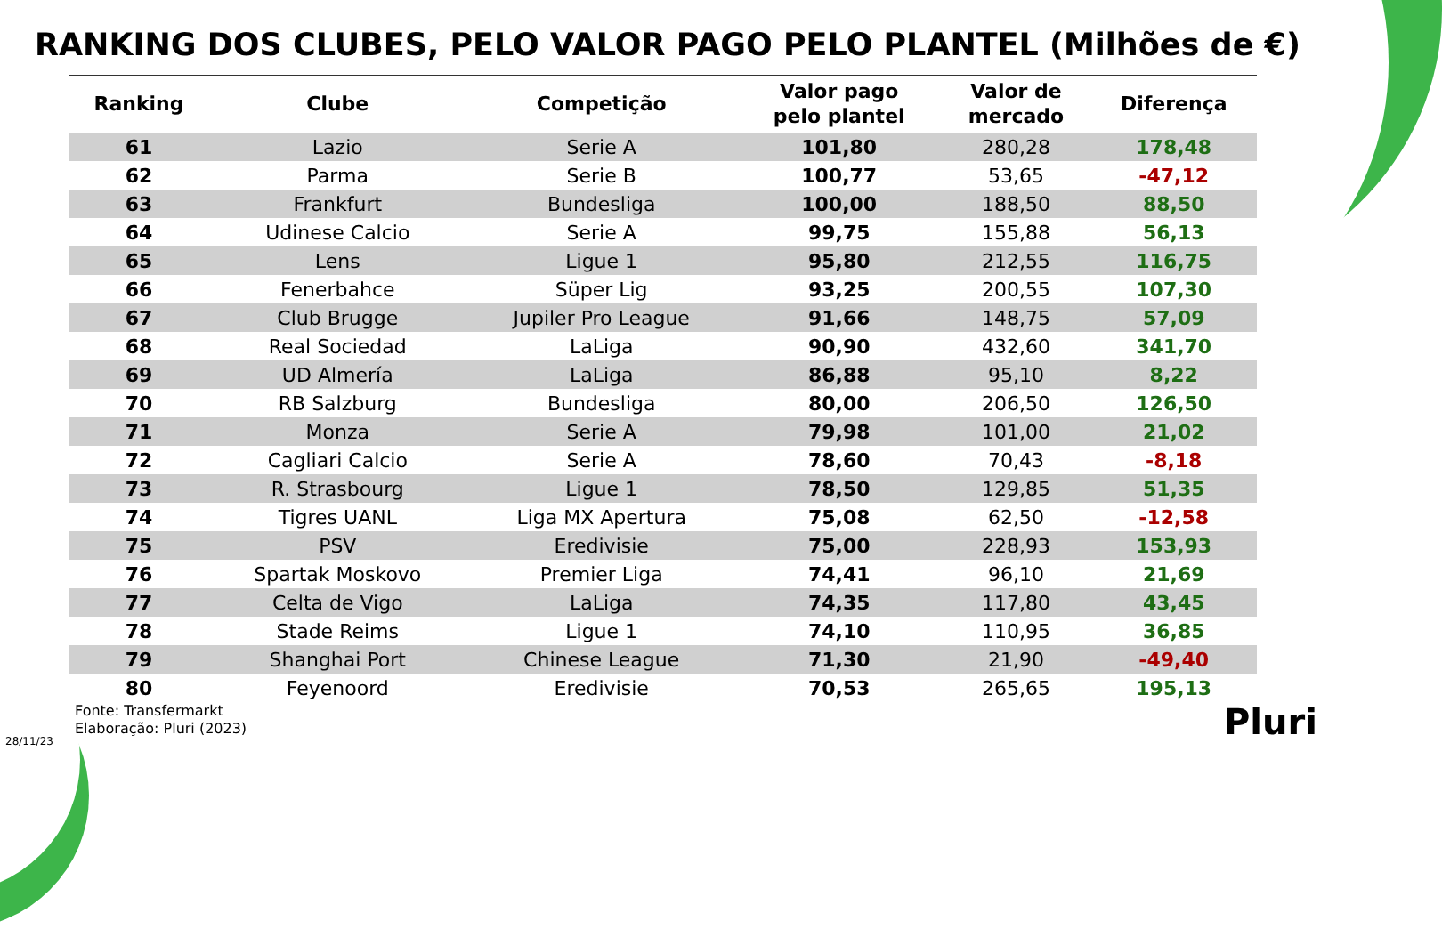RANKING DOS CLUBES, PELO VALOR PAGO PELO PLANTEL (Milhões de €)
| Ranking | Clube | Competição | Valor pago pelo plantel | Valor de mercado | Diferença |
| --- | --- | --- | --- | --- | --- |
| 61 | Lazio | Serie A | 101,80 | 280,28 | 178,48 |
| 62 | Parma | Serie B | 100,77 | 53,65 | -47,12 |
| 63 | Frankfurt | Bundesliga | 100,00 | 188,50 | 88,50 |
| 64 | Udinese Calcio | Serie A | 99,75 | 155,88 | 56,13 |
| 65 | Lens | Ligue 1 | 95,80 | 212,55 | 116,75 |
| 66 | Fenerbahce | Süper Lig | 93,25 | 200,55 | 107,30 |
| 67 | Club Brugge | Jupiler Pro League | 91,66 | 148,75 | 57,09 |
| 68 | Real Sociedad | LaLiga | 90,90 | 432,60 | 341,70 |
| 69 | UD Almería | LaLiga | 86,88 | 95,10 | 8,22 |
| 70 | RB Salzburg | Bundesliga | 80,00 | 206,50 | 126,50 |
| 71 | Monza | Serie A | 79,98 | 101,00 | 21,02 |
| 72 | Cagliari Calcio | Serie A | 78,60 | 70,43 | -8,18 |
| 73 | R. Strasbourg | Ligue 1 | 78,50 | 129,85 | 51,35 |
| 74 | Tigres UANL | Liga MX Apertura | 75,08 | 62,50 | -12,58 |
| 75 | PSV | Eredivisie | 75,00 | 228,93 | 153,93 |
| 76 | Spartak Moskovo | Premier Liga | 74,41 | 96,10 | 21,69 |
| 77 | Celta de Vigo | LaLiga | 74,35 | 117,80 | 43,45 |
| 78 | Stade Reims | Ligue 1 | 74,10 | 110,95 | 36,85 |
| 79 | Shanghai Port | Chinese League | 71,30 | 21,90 | -49,40 |
| 80 | Feyenoord | Eredivisie | 70,53 | 265,65 | 195,13 |
Fonte: Transfermarkt
Elaboração: Pluri (2023)
28/11/23 Pluri